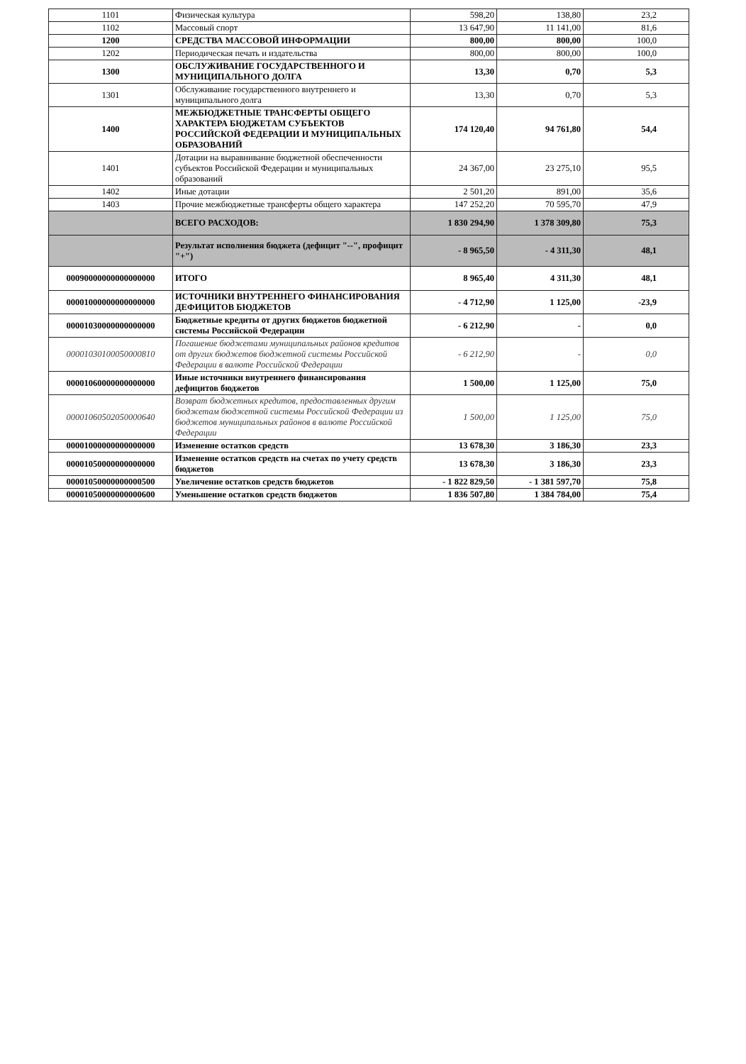| 1101 | Физическая культура | 598,20 | 138,80 | 23,2 |
| 1102 | Массовый спорт | 13 647,90 | 11 141,00 | 81,6 |
| 1200 | СРЕДСТВА МАССОВОЙ ИНФОРМАЦИИ | 800,00 | 800,00 | 100,0 |
| 1202 | Периодическая печать и издательства | 800,00 | 800,00 | 100,0 |
| 1300 | ОБСЛУЖИВАНИЕ ГОСУДАРСТВЕННОГО И МУНИЦИПАЛЬНОГО ДОЛГА | 13,30 | 0,70 | 5,3 |
| 1301 | Обслуживание государственного внутреннего и муниципального долга | 13,30 | 0,70 | 5,3 |
| 1400 | МЕЖБЮДЖЕТНЫЕ ТРАНСФЕРТЫ ОБЩЕГО ХАРАКТЕРА БЮДЖЕТАМ СУБЪЕКТОВ РОССИЙСКОЙ ФЕДЕРАЦИИ И МУНИЦИПАЛЬНЫХ ОБРАЗОВАНИЙ | 174 120,40 | 94 761,80 | 54,4 |
| 1401 | Дотации на выравнивание бюджетной обеспеченности субъектов Российской Федерации и муниципальных образований | 24 367,00 | 23 275,10 | 95,5 |
| 1402 | Иные дотации | 2 501,20 | 891,00 | 35,6 |
| 1403 | Прочие межбюджетные трансферты общего характера | 147 252,20 | 70 595,70 | 47,9 |
| | ВСЕГО РАСХОДОВ: | 1 830 294,90 | 1 378 309,80 | 75,3 |
| | Результат исполнения бюджета (дефицит "--", профицит "+") | - 8 965,50 | - 4 311,30 | 48,1 |
| 00090000000000000000 | ИТОГО | 8 965,40 | 4 311,30 | 48,1 |
| 00001000000000000000 | ИСТОЧНИКИ ВНУТРЕННЕГО ФИНАНСИРОВАНИЯ ДЕФИЦИТОВ БЮДЖЕТОВ | - 4 712,90 | 1 125,00 | -23,9 |
| 00001030000000000000 | Бюджетные кредиты от других бюджетов бюджетной системы Российской Федерации | - 6 212,90 | - | 0,0 |
| 00001030100050000810 | Погашение бюджетами муниципальных районов кредитов от других бюджетов бюджетной системы Российской Федерации в валюте Российской Федерации | - 6 212,90 | - | 0,0 |
| 00001060000000000000 | Иные источники внутреннего финансирования дефицитов бюджетов | 1 500,00 | 1 125,00 | 75,0 |
| 00001060502050000640 | Возврат бюджетных кредитов, предоставленных другим бюджетам бюджетной системы Российской Федерации из бюджетов муниципальных районов в валюте Российской Федерации | 1 500,00 | 1 125,00 | 75,0 |
| 00001000000000000000 | Изменение остатков средств | 13 678,30 | 3 186,30 | 23,3 |
| 00001050000000000000 | Изменение остатков средств на счетах по учету средств бюджетов | 13 678,30 | 3 186,30 | 23,3 |
| 00001050000000000500 | Увеличение остатков средств бюджетов | - 1 822 829,50 | - 1 381 597,70 | 75,8 |
| 00001050000000000600 | Уменьшение остатков средств бюджетов | 1 836 507,80 | 1 384 784,00 | 75,4 |